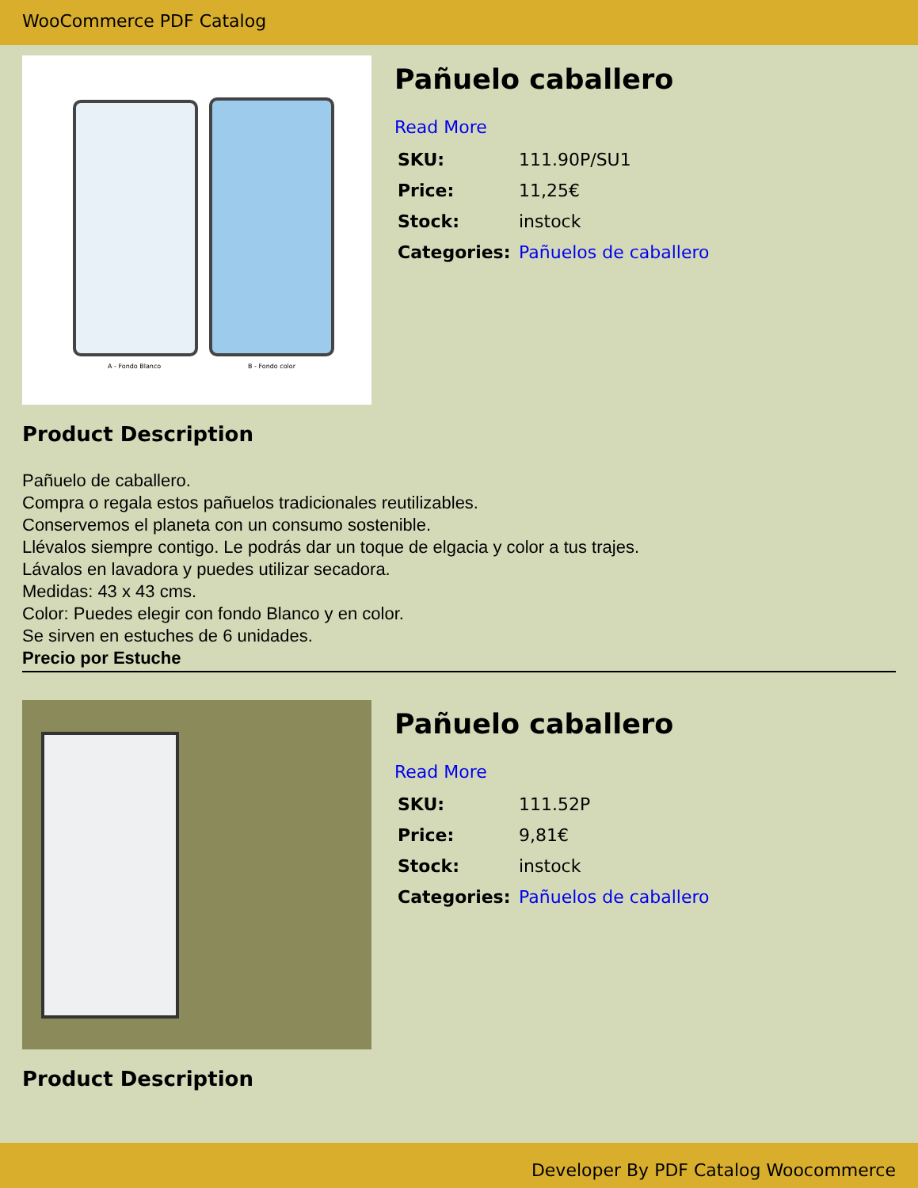WooCommerce PDF Catalog
A - Fondo Blanco
B - Fondo color
Pañuelo caballero
Read More
| SKU: | 111.90P/SU1 |
| Price: | 11,25€ |
| Stock: | instock |
| Categories: | Pañuelos de caballero |
Product Description
Pañuelo de caballero.
Compra o regala estos pañuelos tradicionales reutilizables.
Conservemos el planeta con un consumo sostenible.
Llévalos siempre contigo. Le podrás dar un toque de elgacia y color a tus trajes.
Lávalos en lavadora y puedes utilizar secadora.
Medidas: 43 x 43 cms.
Color: Puedes elegir con fondo Blanco y en color.
Se sirven en estuches de 6 unidades.
Precio por Estuche
Pañuelo caballero
Read More
| SKU: | 111.52P |
| Price: | 9,81€ |
| Stock: | instock |
| Categories: | Pañuelos de caballero |
Product Description
Developer By PDF Catalog Woocommerce